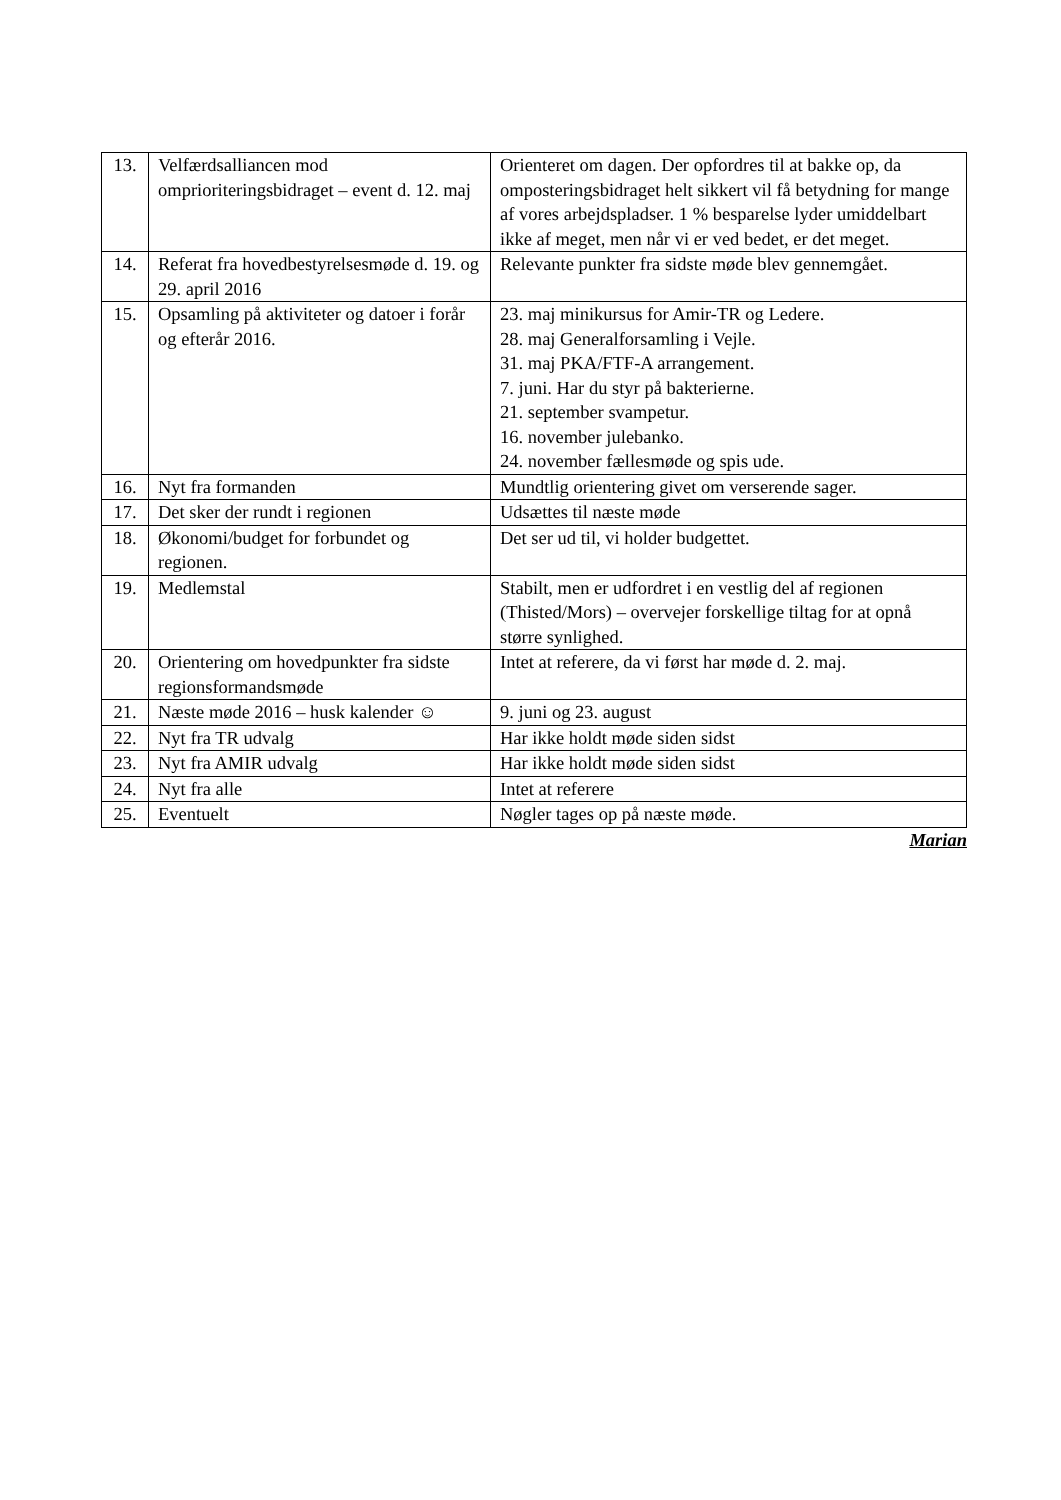| 13. | Velfærdsalliancen mod omprioriteringsbidraget – event d. 12. maj | Orienteret om dagen. Der opfordres til at bakke op, da omposteringsbidraget helt sikkert vil få betydning for mange af vores arbejdspladser. 1 % besparelse lyder umiddelbart ikke af meget, men når vi er ved bedet, er det meget. |
| 14. | Referat fra hovedbestyrelsesmøde d. 19. og 29. april 2016 | Relevante punkter fra sidste møde blev gennemgået. |
| 15. | Opsamling på aktiviteter og datoer i forår og efterår 2016. | 23. maj minikursus for Amir-TR og Ledere. 28. maj Generalforsamling i Vejle. 31. maj PKA/FTF-A arrangement. 7. juni. Har du styr på bakterierne. 21. september svampetur. 16. november julebanko. 24. november fællesmøde og spis ude. |
| 16. | Nyt fra formanden | Mundtlig orientering givet om verserende sager. |
| 17. | Det sker der rundt i regionen | Udsættes til næste møde |
| 18. | Økonomi/budget for forbundet og regionen. | Det ser ud til, vi holder budgettet. |
| 19. | Medlemstal | Stabilt, men er udfordret i en vestlig del af regionen (Thisted/Mors) – overvejer forskellige tiltag for at opnå større synlighed. |
| 20. | Orientering om hovedpunkter fra sidste regionsformandsmøde | Intet at referere, da vi først har møde d. 2. maj. |
| 21. | Næste møde 2016 – husk kalender ☺ | 9. juni og 23. august |
| 22. | Nyt fra TR udvalg | Har ikke holdt møde siden sidst |
| 23. | Nyt fra AMIR udvalg | Har ikke holdt møde siden sidst |
| 24. | Nyt fra alle | Intet at referere |
| 25. | Eventuelt | Nøgler tages op på næste møde. |
Marian